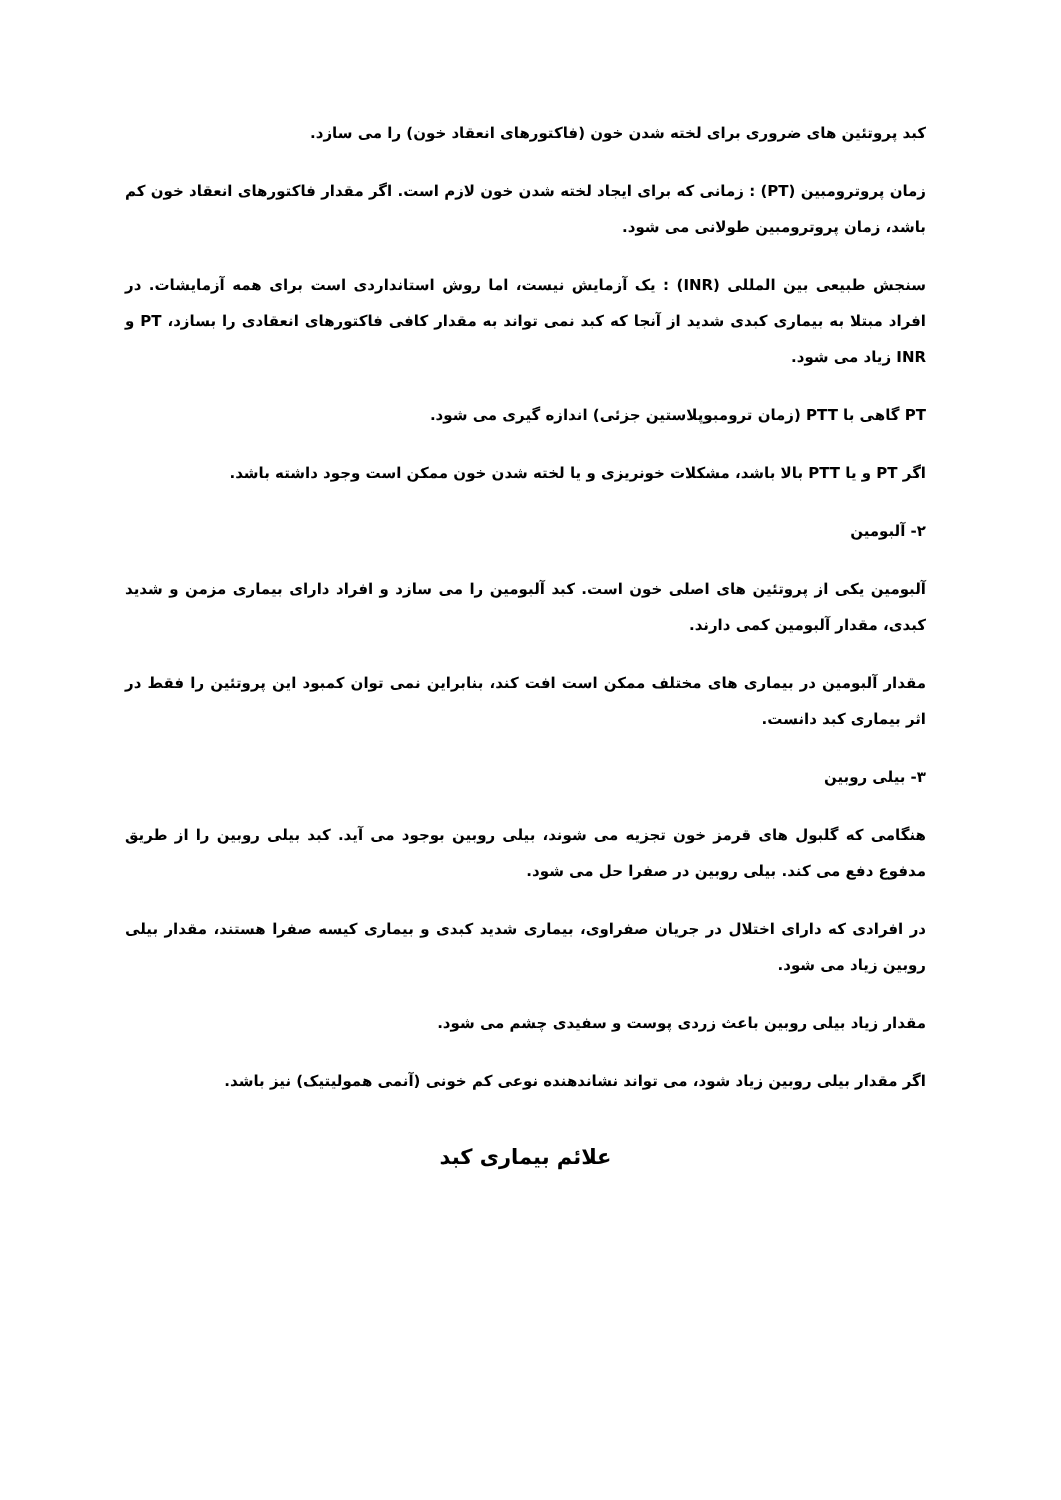کبد پروتئین های ضروری برای لخته شدن خون (فاکتورهای انعقاد خون) را می سازد.
زمان پروترومبین (PT) : زمانی که برای ایجاد لخته شدن خون لازم است. اگر مقدار فاکتورهای انعقاد خون کم باشد، زمان پروترومبین طولانی می شود.
سنجش طبیعی بین المللی (INR) : یک آزمایش نیست، اما روش استانداردی است برای همه آزمایشات. در افراد مبتلا به بیماری کبدی شدید از آنجا که کبد نمی تواند به مقدار کافی فاکتورهای انعقادی را بسازد، PT و INR زیاد می شود.
PT گاهی با PTT (زمان ترومبوپلاستین جزئی) اندازه گیری می شود.
اگر PT و یا PTT بالا باشد، مشکلات خونریزی و یا لخته شدن خون ممکن است وجود داشته باشد.
۲- آلبومین
آلبومین یکی از پروتئین های اصلی خون است. کبد آلبومین را می سازد و افراد دارای بیماری مزمن و شدید کبدی، مقدار آلبومین کمی دارند.
مقدار آلبومین در بیماری های مختلف ممکن است افت کند، بنابراین نمی توان کمبود این پروتئین را فقط در اثر بیماری کبد دانست.
۳- بیلی روبین
هنگامی که گلبول های قرمز خون تجزیه می شوند، بیلی روبین بوجود می آید. کبد بیلی روبین را از طریق مدفوع دفع می کند. بیلی روبین در صفرا حل می شود.
در افرادی که دارای اختلال در جریان صفراوی، بیماری شدید کبدی و بیماری کیسه صفرا هستند، مقدار بیلی روبین زیاد می شود.
مقدار زیاد بیلی روبین باعث زردی پوست و سفیدی چشم می شود.
اگر مقدار بیلی روبین زیاد شود، می تواند نشاندهنده نوعی کم خونی (آنمی همولیتیک) نیز باشد.
علائم بیماری کبد